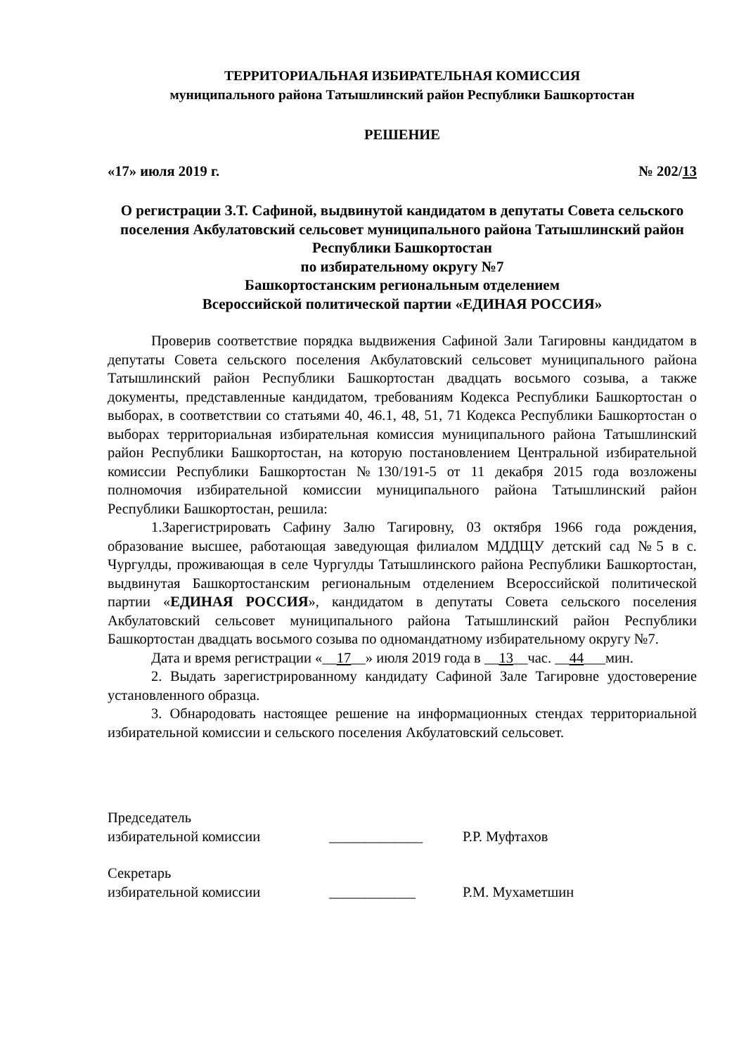ТЕРРИТОРИАЛЬНАЯ ИЗБИРАТЕЛЬНАЯ КОМИССИЯ
муниципального района Татышлинский район Республики Башкортостан
РЕШЕНИЕ
«17» июля 2019 г. № 202/13
О регистрации З.Т. Сафиной, выдвинутой кандидатом в депутаты Совета сельского поселения Акбулатовский сельсовет муниципального района Татышлинский район Республики Башкортостан
по избирательному округу №7
Башкортостанским региональным отделением
Всероссийской политической партии «ЕДИНАЯ РОССИЯ»
Проверив соответствие порядка выдвижения Сафиной Зали Тагировны кандидатом в депутаты Совета сельского поселения Акбулатовский сельсовет муниципального района Татышлинский район Республики Башкортостан двадцать восьмого созыва, а также документы, представленные кандидатом, требованиям Кодекса Республики Башкортостан о выборах, в соответствии со статьями 40, 46.1, 48, 51, 71 Кодекса Республики Башкортостан о выборах территориальная избирательная комиссия муниципального района Татышлинский район Республики Башкортостан, на которую постановлением Центральной избирательной комиссии Республики Башкортостан №130/191-5 от 11 декабря 2015 года возложены полномочия избирательной комиссии муниципального района Татышлинский район Республики Башкортостан, решила:
1.Зарегистрировать Сафину Залю Тагировну, 03 октября 1966 года рождения, образование высшее, работающая заведующая филиалом МДДЩУ детский сад №5 в с. Чургулды, проживающая в селе Чургулды Татышлинского района Республики Башкортостан, выдвинутая Башкортостанским региональным отделением Всероссийской политической партии «ЕДИНАЯ РОССИЯ», кандидатом в депутаты Совета сельского поселения Акбулатовский сельсовет муниципального района Татышлинский район Республики Башкортостан двадцать восьмого созыва по одномандатному избирательному округу №7.
Дата и время регистрации «__17__» июля 2019 года в __13__час. __44___мин.
2. Выдать зарегистрированному кандидату Сафиной Зале Тагировне удостоверение установленного образца.
3. Обнародовать настоящее решение на информационных стендах территориальной избирательной комиссии и сельского поселения Акбулатовский сельсовет.
Председатель
избирательной комиссии _____________ Р.Р. Муфтахов
Секретарь
избирательной комиссии ____________ Р.М. Мухаметшин